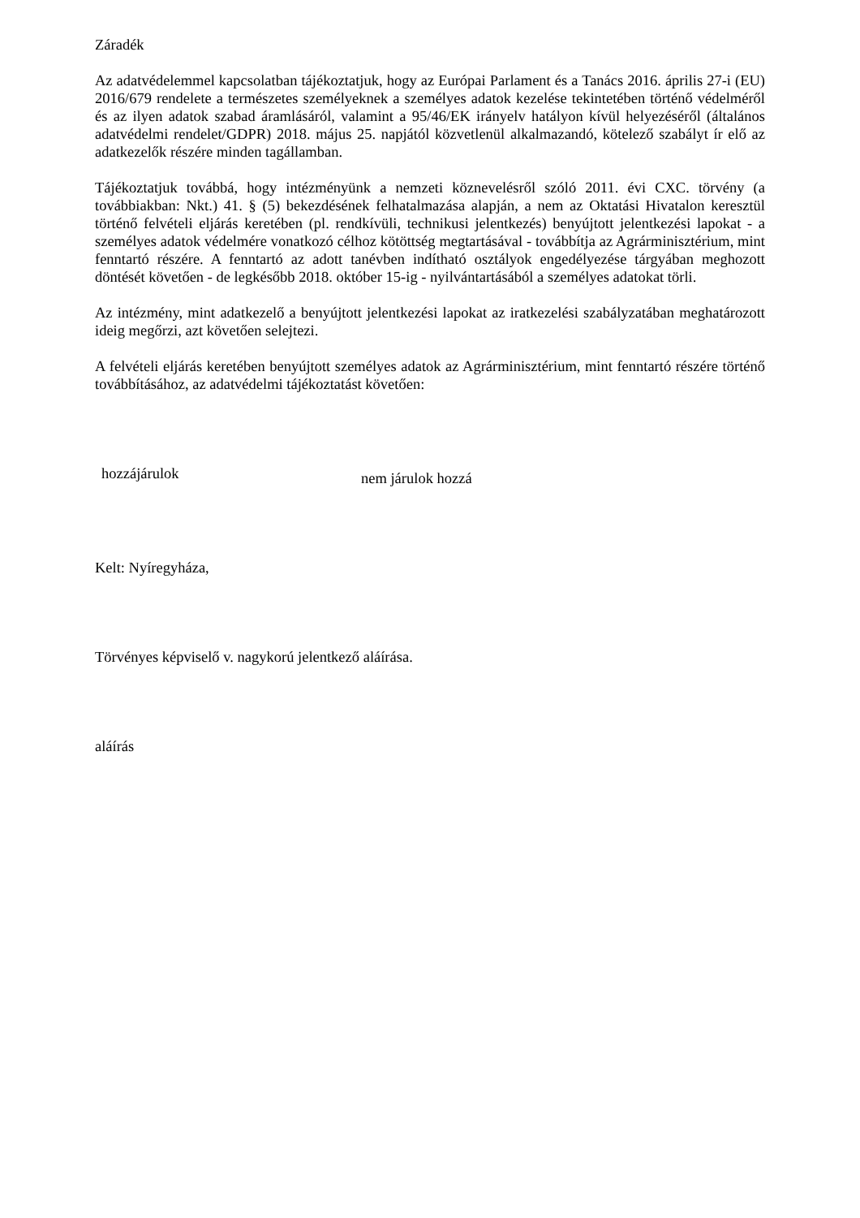Záradék
Az adatvédelemmel kapcsolatban tájékoztatjuk, hogy az Európai Parlament és a Tanács 2016. április 27-i (EU) 2016/679 rendelete a természetes személyeknek a személyes adatok kezelése tekintetében történő védelméről és az ilyen adatok szabad áramlásáról, valamint a 95/46/EK irányelv hatályon kívül helyezéséről (általános adatvédelmi rendelet/GDPR) 2018. május 25. napjától közvetlenül alkalmazandó, kötelező szabályt ír elő az adatkezelők részére minden tagállamban.
Tájékoztatjuk továbbá, hogy intézményünk a nemzeti köznevelésről szóló 2011. évi CXC. törvény (a továbbiakban: Nkt.) 41. § (5) bekezdésének felhatalmazása alapján, a nem az Oktatási Hivatalon keresztül történő felvételi eljárás keretében (pl. rendkívüli, technikusi jelentkezés) benyújtott jelentkezési lapokat - a személyes adatok védelmére vonatkozó célhoz kötöttség megtartásával - továbbítja az Agrárminisztérium, mint fenntartó részére. A fenntartó az adott tanévben indítható osztályok engedélyezése tárgyában meghozott döntését követően - de legkésőbb 2018. október 15-ig - nyilvántartásából a személyes adatokat törli.
Az intézmény, mint adatkezelő a benyújtott jelentkezési lapokat az iratkezelési szabályzatában meghatározott ideig megőrzi, azt követően selejtezi.
A felvételi eljárás keretében benyújtott személyes adatok az Agrárminisztérium, mint fenntartó részére történő továbbításához, az adatvédelmi tájékoztatást követően:
hozzájárulok
nem járulok hozzá
Kelt: Nyíregyháza,
Törvényes képviselő v. nagykorú jelentkező aláírása.
aláírás